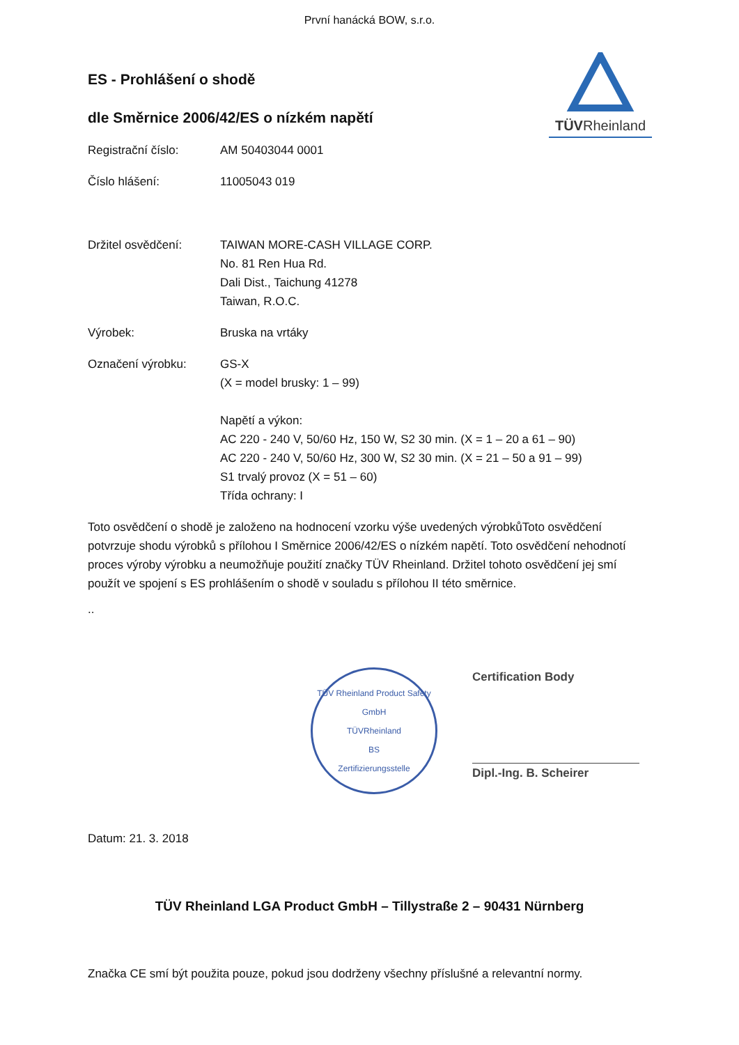První hanácká BOW, s.r.o.
TÜVRheinland
ES - Prohlášení o shodě
dle Směrnice 2006/42/ES o nízkém napětí
Registrační číslo: AM 50403044 0001
Číslo hlášení: 11005043 019
Držitel osvědčení: TAIWAN MORE-CASH VILLAGE CORP.
No. 81 Ren Hua Rd.
Dali Dist., Taichung 41278
Taiwan, R.O.C.
Výrobek: Bruska na vrtáky
Označení výrobku: GS-X
(X = model brusky: 1 – 99)
Napětí a výkon:
AC 220 - 240 V, 50/60 Hz, 150 W, S2 30 min. (X = 1 – 20 a 61 – 90)
AC 220 - 240 V, 50/60 Hz, 300 W, S2 30 min. (X = 21 – 50 a 91 – 99)
S1 trvalý provoz (X = 51 – 60)
Třída ochrany: I
Toto osvědčení o shodě je založeno na hodnocení vzorku výše uvedených výrobkůToto osvědčení potvrzuje shodu výrobků s přílohou I Směrnice 2006/42/ES o nízkém napětí. Toto osvědčení nehodnotí proces výroby výrobku a neumožňuje použití značky TÜV Rheinland. Držitel tohoto osvědčení jej smí použít ve spojení s ES prohlášením o shodě v souladu s přílohou II této směrnice.
..
TÜV Rheinland Product Safety GmbH
TÜVRheinland
BS
Zertifizierungsstelle
Certification Body
Dipl.-Ing. B. Scheirer
Datum: 21. 3. 2018
TÜV Rheinland LGA Product GmbH – Tillystraße 2 – 90431 Nürnberg
Značka CE smí být použita pouze, pokud jsou dodrženy všechny příslušné a relevantní normy.